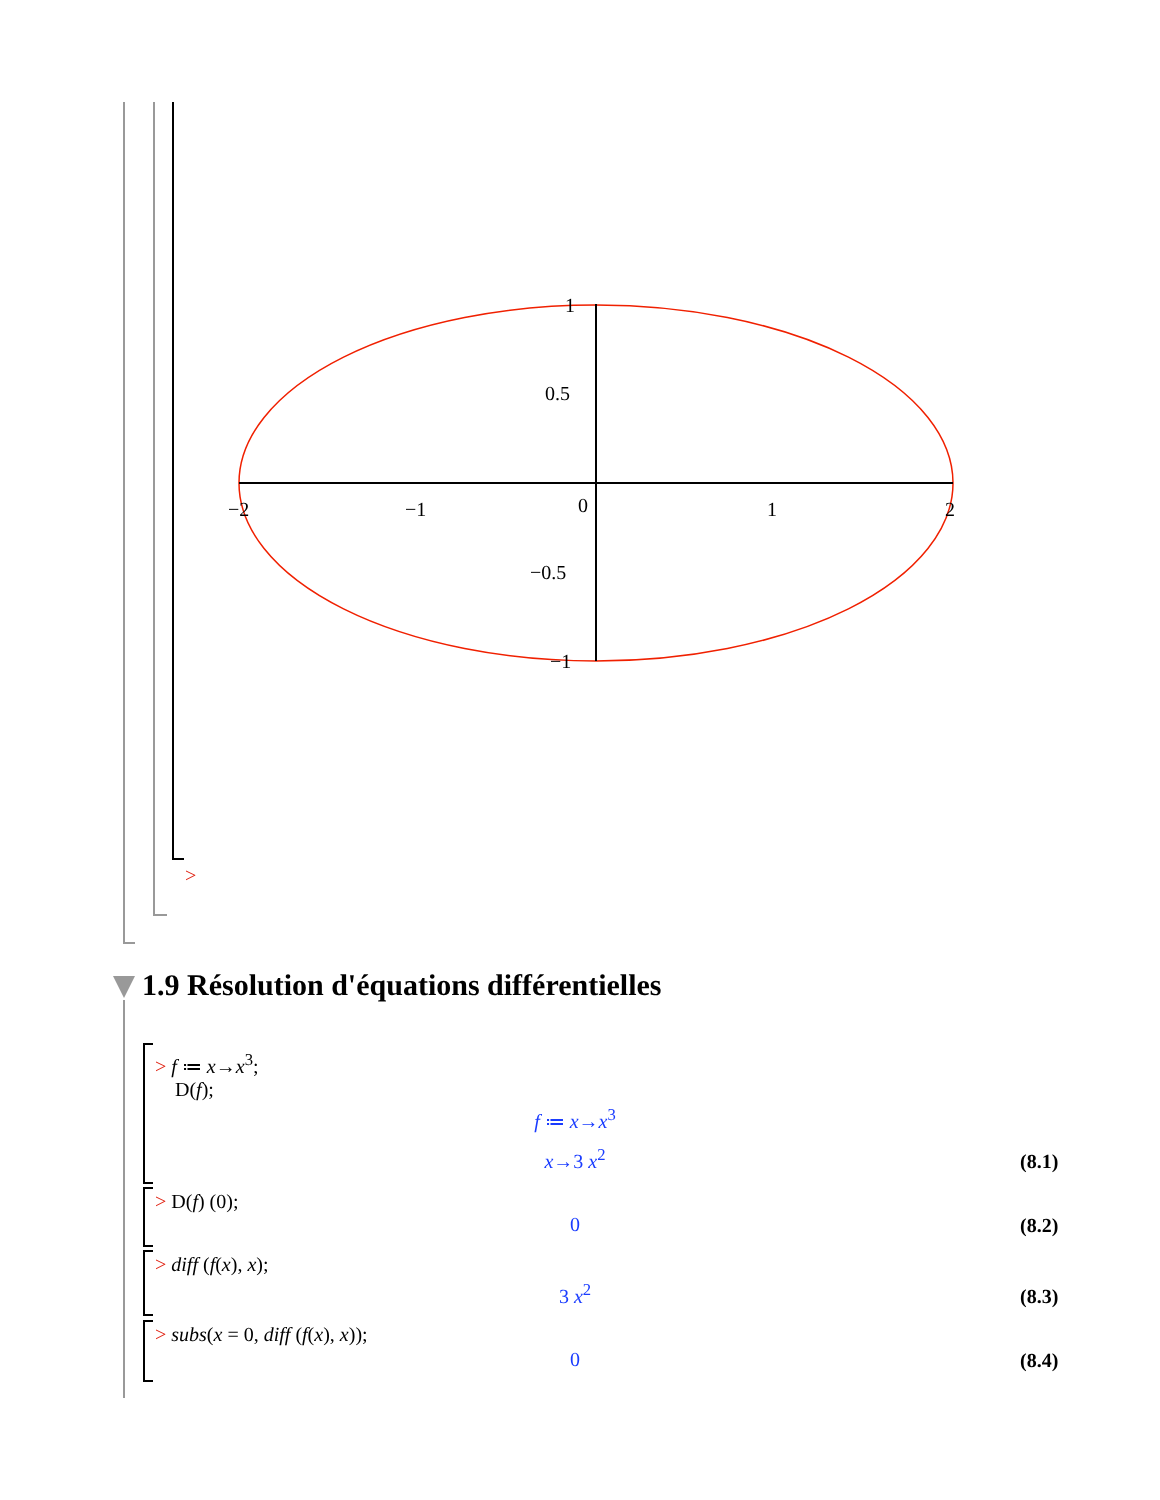−2
−1
0
1
2
1
0.5
−0.5
−1
>
1.9 Résolution d'équations différentielles
> f ≔ x→x<sup>3</sup>;
D(f);
f ≔ x→x<sup>3</sup>
x→3 x<sup>2</sup> (8.1)
> D(f) (0);
0 (8.2)
> diff (f(x), x);
3 x<sup>2</sup> (8.3)
> subs(x = 0, diff (f(x), x));
0 (8.4)